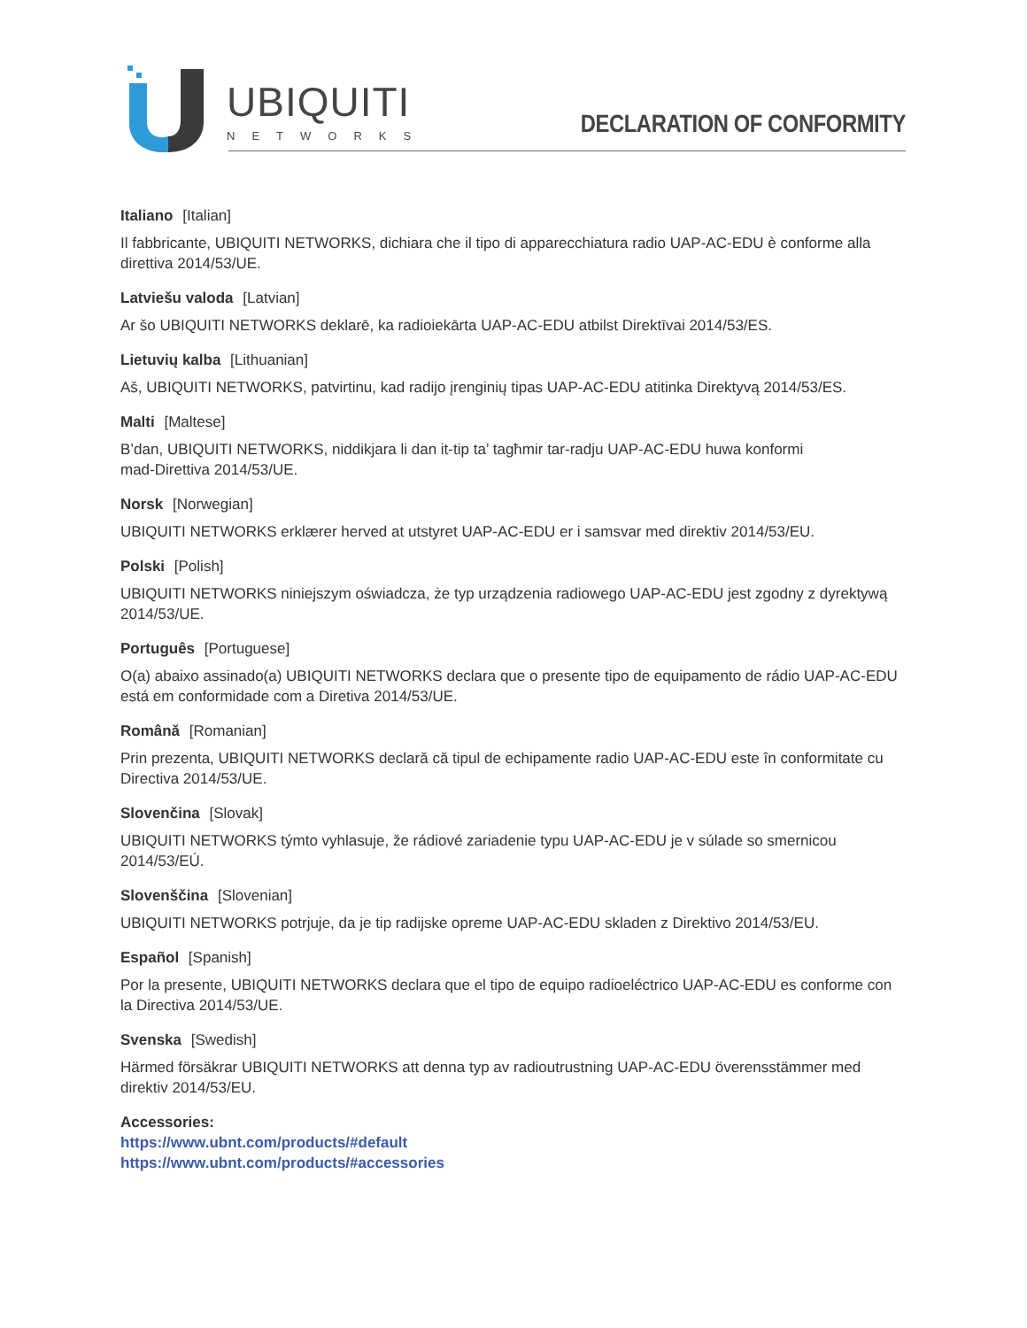UBIQUITI
NETWORKS
DECLARATION OF CONFORMITY
Italiano [Italian]
Il fabbricante, UBIQUITI NETWORKS, dichiara che il tipo di apparecchiatura radio UAP-AC-EDU è conforme alla direttiva 2014/53/UE.
Latviešu valoda [Latvian]
Ar šo UBIQUITI NETWORKS deklarē, ka radioiekārta UAP-AC-EDU atbilst Direktīvai 2014/53/ES.
Lietuvių kalba [Lithuanian]
Aš, UBIQUITI NETWORKS, patvirtinu, kad radijo įrenginių tipas UAP-AC-EDU atitinka Direktyvą 2014/53/ES.
Malti [Maltese]
B’dan, UBIQUITI NETWORKS, niddikjara li dan it-tip ta’ tagħmir tar-radju UAP-AC-EDU huwa konformi
mad-Direttiva 2014/53/UE.
Norsk [Norwegian]
UBIQUITI NETWORKS erklærer herved at utstyret UAP-AC-EDU er i samsvar med direktiv 2014/53/EU.
Polski [Polish]
UBIQUITI NETWORKS niniejszym oświadcza, że typ urządzenia radiowego UAP-AC-EDU jest zgodny z dyrektywą 2014/53/UE.
Português [Portuguese]
O(a) abaixo assinado(a) UBIQUITI NETWORKS declara que o presente tipo de equipamento de rádio UAP-AC-EDU está em conformidade com a Diretiva 2014/53/UE.
Română [Romanian]
Prin prezenta, UBIQUITI NETWORKS declară că tipul de echipamente radio UAP-AC-EDU este în conformitate cu Directiva 2014/53/UE.
Slovenčina [Slovak]
UBIQUITI NETWORKS týmto vyhlasuje, že rádiové zariadenie typu UAP-AC-EDU je v súlade so smernicou
2014/53/EÚ.
Slovenščina [Slovenian]
UBIQUITI NETWORKS potrjuje, da je tip radijske opreme UAP-AC-EDU skladen z Direktivo 2014/53/EU.
Español [Spanish]
Por la presente, UBIQUITI NETWORKS declara que el tipo de equipo radioeléctrico UAP-AC-EDU es conforme con la Directiva 2014/53/UE.
Svenska [Swedish]
Härmed försäkrar UBIQUITI NETWORKS att denna typ av radioutrustning UAP-AC-EDU överensstämmer med
direktiv 2014/53/EU.
Accessories:
https://www.ubnt.com/products/#default
https://www.ubnt.com/products/#accessories